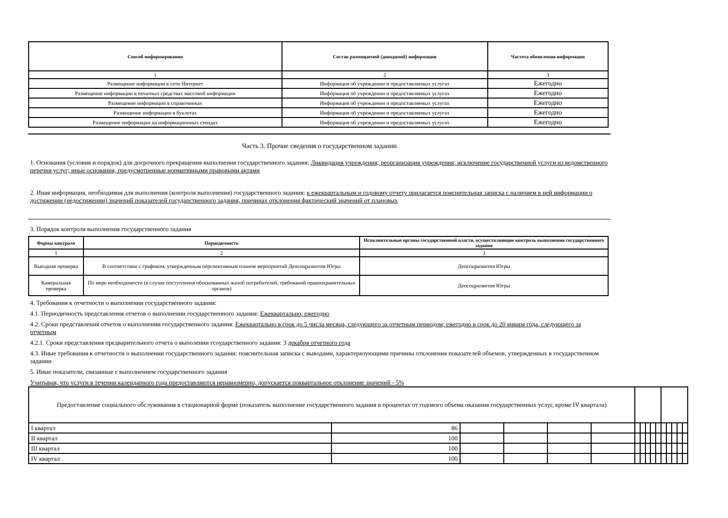| Способ информирования | Состав размещаемой (доводимой) информации | Частота обновления информации |
| --- | --- | --- |
| 1 | 2 | 3 |
| Размещение информации в сети Интернет | Информация об учреждении и предоставляемых услугах | Ежегодно |
| Размещение информации в печатных средствах массовой информации | Информация об учреждении и предоставляемых услугах | Ежегодно |
| Размещение информации в справочниках | Информация об учреждении и предоставляемых услугах | Ежегодно |
| Размещение информации в буклетах | Информация об учреждении и предоставляемых услугах | Ежегодно |
| Размещение информации на информационных стендах | Информация об учреждении и предоставляемых услугах | Ежегодно |
Часть 3. Прочие сведения о государственном задании
1. Основания (условия и порядок) для досрочного прекращения выполнения государственного задания: Ликвидация учреждения; реорганизация учреждения; исключение государственной услуги из ведомственного перечня услуг; иные основания, предусмотренные нормативными правовыми актами
2. Иная информация, необходимая для выполнения (контроля выполнения) государственного задания: к ежеквартальным и годовому отчету прилагается пояснительная записка с наличием в ней информации о достижении (недостижении) значений показателей государственного задания, причинах отклонения фактический значений от плановых
3. Порядок контроля выполнения государственного задания
| Формы контроля | Периодичность | Исполнительные органы государственной власти, осуществляющие контроль выполнения государственного задания |
| --- | --- | --- |
| 1 | 2 | 3 |
| Выездная проверка | В соответствии с графиком, утвержденным перспективным планом мероприятий Депсоцразвития Югры | Депсоцразвития Югры |
| Камеральная проверка | По мере необходимости (в случае поступления обоснованных жалоб потребителей, требований правоохранительных органов) | Депсоцразвития Югры |
4. Требования к отчетности о выполнении государственного задания:
4.1. Периодичность представления отчетов о выполнении государственного задания: Ежеквартально, ежегодно
4.2. Сроки представления отчетов о выполнении государственного задания: Ежеквартально в срок до 5 числа месяца, следующего за отчетным периодом; ежегодно в срок до 20 января года, следующего за отчетным
4.2.1. Сроки представления предварительного отчета о выполении гсоударственного задания: 3 декабря отчетного года
4.3. Иные требования к отчетности о выполнении государственного задания: пояснительная записка с выводами, характеризующими причины отклонения показателей объемов, утвержденных в государственном задании
5. Иные показатели, связанные с выполнением государственного задания
Учитывая, что услуги в течении календарного года предоставляются неравномерно, допускается поквартальное отклонение значений - 5%
| Предоставление социального обслуживания в стационарной форме (показатель выполнение государственного задания в процентах от годового объема оказания государственных услуг, кроме IV квартала) | | | | | | | | | | | | | | | |
| I квартал | 86 | | | | | | | | | | | | | | |
| II квартал | 100 | | | | | | | | | | | | | | |
| III квартал | 100 | | | | | | | | | | | | | | |
| IV квартал | 100 | | | | | | | | | | | | | | |